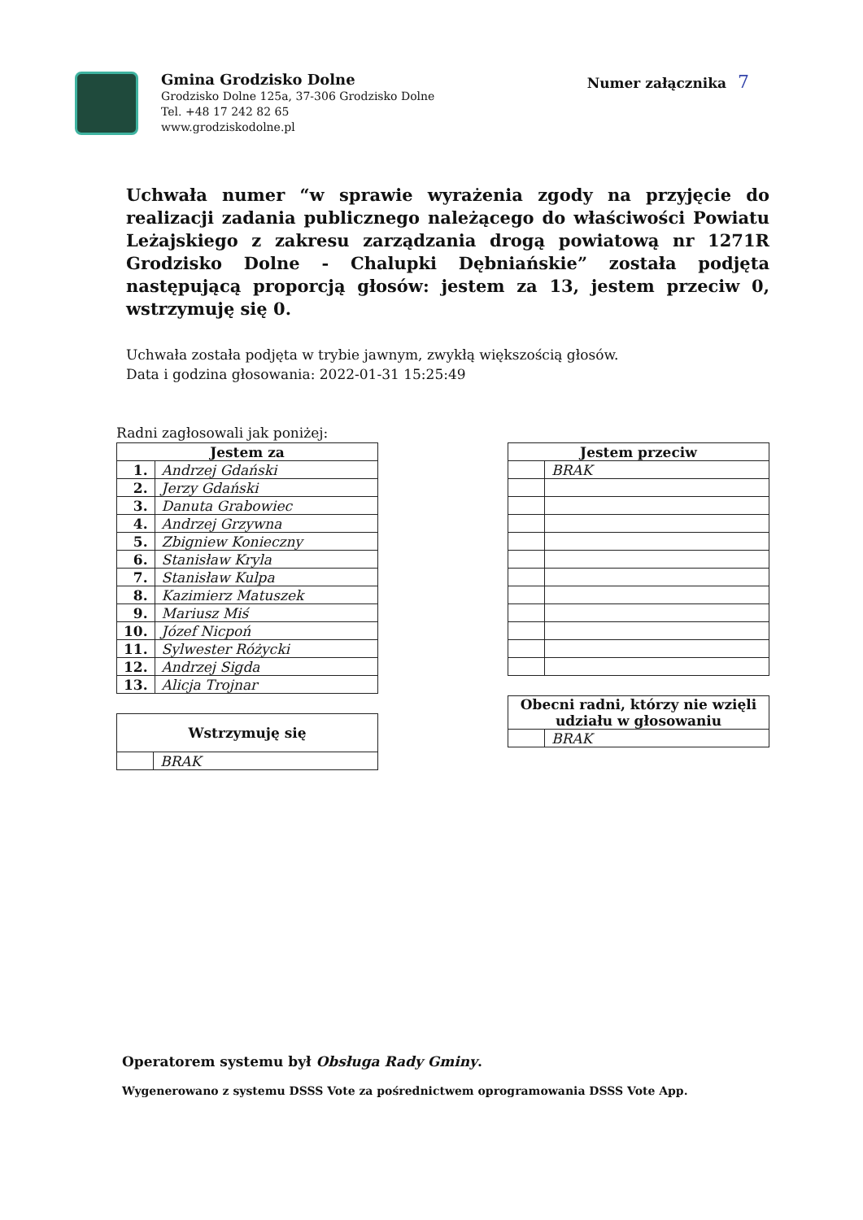Gmina Grodzisko Dolne
Grodzisko Dolne 125a, 37-306 Grodzisko Dolne
Tel. +48 17 242 82 65
www.grodziskodolne.pl
Numer załącznika 7
Uchwała numer “w sprawie wyrażenia zgody na przyjęcie do realizacji zadania publicznego należącego do właściwości Powiatu Leżajskiego z zakresu zarządzania drogą powiatową nr 1271R Grodzisko Dolne - Chalupki Dębniańskie” została podjęta następującą proporcją głosów: jestem za 13, jestem przeciw 0, wstrzymuję się 0.
Uchwała została podjęta w trybie jawnym, zwykłą większością głosów.
Data i godzina głosowania: 2022-01-31 15:25:49
Radni zagłosowali jak poniżej:
| Jestem za | |
| --- | --- |
| 1. | Andrzej Gdański |
| 2. | Jerzy Gdański |
| 3. | Danuta Grabowiec |
| 4. | Andrzej Grzywna |
| 5. | Zbigniew Konieczny |
| 6. | Stanisław Kryla |
| 7. | Stanisław Kulpa |
| 8. | Kazimierz Matuszek |
| 9. | Mariusz Miś |
| 10. | Józef Nicpoń |
| 11. | Sylwester Różycki |
| 12. | Andrzej Sigda |
| 13. | Alicja Trojnar |
| Wstrzymuję się | |
| --- | --- |
| | BRAK |
| Jestem przeciw | |
| --- | --- |
| | BRAK |
| Obecni radni, którzy nie wzięli udziału w głosowaniu | |
| --- | --- |
| | BRAK |
Operatorem systemu był Obsługa Rady Gminy.
Wygenerowano z systemu DSSS Vote za pośrednictwem oprogramowania DSSS Vote App.